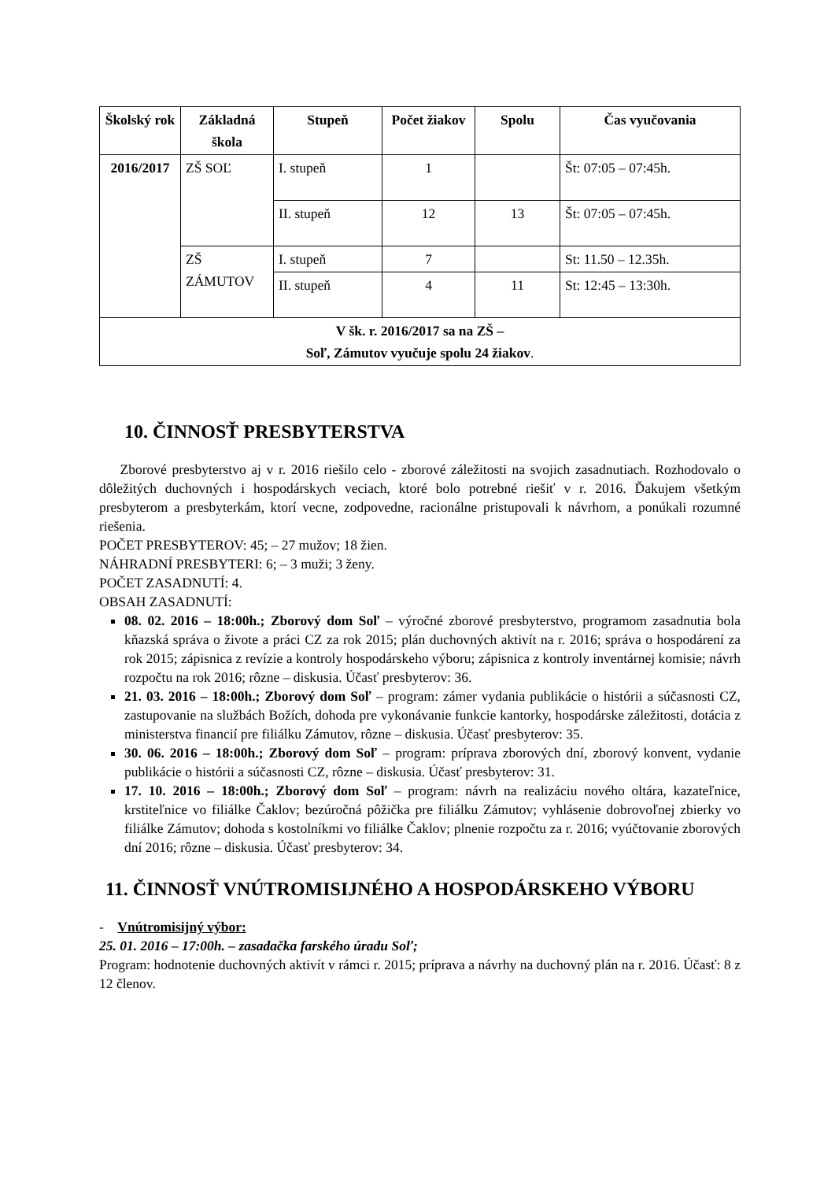| Školský rok | Základná škola | Stupeň | Počet žiakov | Spolu | Čas vyučovania |
| --- | --- | --- | --- | --- | --- |
| 2016/2017 | ZŠ SOĽ | I. stupeň | 1 | | Št: 07:05 – 07:45h. |
| | | II. stupeň | 12 | 13 | Št: 07:05 – 07:45h. |
| | ZŠ ZÁMUTOV | I. stupeň | 7 | | St: 11.50 – 12.35h. |
| | | II. stupeň | 4 | 11 | St: 12:45 – 13:30h. |
| V šk. r. 2016/2017 sa na ZŠ – Soľ, Zámutov vyučuje spolu 24 žiakov . | | | | | |
10. ČINNOSŤ PRESBYTERSTVA
Zborové presbyterstvo aj v r. 2016 riešilo celo - zborové záležitosti na svojich zasadnutiach. Rozhodovalo o dôležitých duchovných i hospodárskych veciach, ktoré bolo potrebné riešiť v r. 2016. Ďakujem všetkým presbyterom a presbyterkám, ktorí vecne, zodpovedne, racionálne pristupovali k návrhom, a ponúkali rozumné riešenia.
POČET PRESBYTEROV: 45; – 27 mužov; 18 žien.
NÁHRADNÍ PRESBYTERI: 6; – 3 muži; 3 ženy.
POČET ZASADNUTÍ: 4.
OBSAH ZASADNUTÍ:
08. 02. 2016 – 18:00h.; Zborový dom Soľ – výročné zborové presbyterstvo, programom zasadnutia bola kňazská správa o živote a práci CZ za rok 2015; plán duchovných aktivít na r. 2016; správa o hospodárení za rok 2015; zápisnica z revízie a kontroly hospodárskeho výboru; zápisnica z kontroly inventárnej komisie; návrh rozpočtu na rok 2016; rôzne – diskusia. Účasť presbyterov: 36.
21. 03. 2016 – 18:00h.; Zborový dom Soľ – program: zámer vydania publikácie o histórii a súčasnosti CZ, zastupovanie na službách Božích, dohoda pre vykonávanie funkcie kantorky, hospodárske záležitosti, dotácia z ministerstva financií pre filiálku Zámutov, rôzne – diskusia. Účasť presbyterov: 35.
30. 06. 2016 – 18:00h.; Zborový dom Soľ – program: príprava zborových dní, zborový konvent, vydanie publikácie o histórii a súčasnosti CZ, rôzne – diskusia. Účasť presbyterov: 31.
17. 10. 2016 – 18:00h.; Zborový dom Soľ – program: návrh na realizáciu nového oltára, kazateľnice, krstiteľnice vo filiálke Čaklov; bezúročná pôžička pre filiálku Zámutov; vyhlásenie dobrovoľnej zbierky vo filiálke Zámutov; dohoda s kostolníkmi vo filiálke Čaklov; plnenie rozpočtu za r. 2016; vyúčtovanie zborových dní 2016; rôzne – diskusia. Účasť presbyterov: 34.
11. ČINNOSŤ VNÚTROMISIJNÉHO A HOSPODÁRSKEHO VÝBORU
- Vnútromisijný výbor:
25. 01. 2016 – 17:00h. – zasadačka farského úradu Soľ;
Program: hodnotenie duchovných aktivít v rámci r. 2015; príprava a návrhy na duchovný plán na r. 2016. Účasť: 8 z 12 členov.